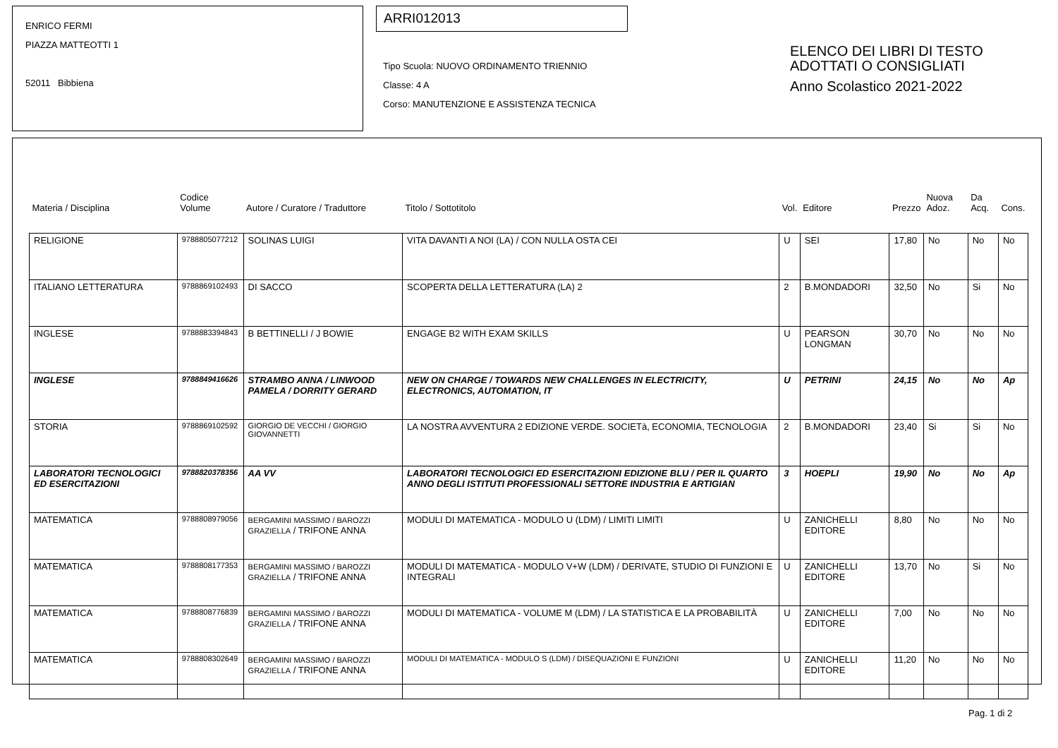ENRICO FERMI
PIAZZA MATTEOTTI 1
52011 Bibbiena
ARRI012013
Tipo Scuola: NUOVO ORDINAMENTO TRIENNIO
Classe: 4 A
Corso: MANUTENZIONE E ASSISTENZA TECNICA
ELENCO DEI LIBRI DI TESTO
ADOTTATI O CONSIGLIATI
Anno Scolastico 2021-2022
| Materia / Disciplina | Codice Volume | Autore / Curatore / Traduttore | Titolo / Sottotitolo | Vol. | Editore | Prezzo | Nuova Adoz. | Da Acq. | Cons. |
| --- | --- | --- | --- | --- | --- | --- | --- | --- | --- |
| RELIGIONE | 9788805077212 | SOLINAS LUIGI | VITA DAVANTI A NOI (LA) / CON NULLA OSTA CEI | U | SEI | 17,80 | No | No | No |
| ITALIANO LETTERATURA | 9788869102493 | DI SACCO | SCOPERTA DELLA LETTERATURA (LA) 2 | 2 | B.MONDADORI | 32,50 | No | Si | No |
| INGLESE | 9788883394843 | B BETTINELLI / J BOWIE | ENGAGE B2 WITH EXAM SKILLS | U | PEARSON LONGMAN | 30,70 | No | No | No |
| INGLESE | 9788849416626 | STRAMBO ANNA / LINWOOD PAMELA / DORRITY GERARD | NEW ON CHARGE / TOWARDS NEW CHALLENGES IN ELECTRICITY, ELECTRONICS, AUTOMATION, IT | U | PETRINI | 24,15 | No | No | Ap |
| STORIA | 9788869102592 | GIORGIO DE VECCHI / GIORGIO GIOVANNETTI | LA NOSTRA AVVENTURA 2 EDIZIONE VERDE. SOCIETà, ECONOMIA, TECNOLOGIA | 2 | B.MONDADORI | 23,40 | Si | Si | No |
| LABORATORI TECNOLOGICI ED ESERCITAZIONI | 9788820378356 | AA VV | LABORATORI TECNOLOGICI ED ESERCITAZIONI EDIZIONE BLU / PER IL QUARTO ANNO DEGLI ISTITUTI PROFESSIONALI SETTORE INDUSTRIA E ARTIGIAN | 3 | HOEPLI | 19,90 | No | No | Ap |
| MATEMATICA | 9788808979056 | BERGAMINI MASSIMO / BAROZZI GRAZIELLA / TRIFONE ANNA | MODULI DI MATEMATICA - MODULO U (LDM) / LIMITI LIMITI | U | ZANICHELLI EDITORE | 8,80 | No | No | No |
| MATEMATICA | 9788808177353 | BERGAMINI MASSIMO / BAROZZI GRAZIELLA / TRIFONE ANNA | MODULI DI MATEMATICA - MODULO V+W (LDM) / DERIVATE, STUDIO DI FUNZIONI E INTEGRALI | U | ZANICHELLI EDITORE | 13,70 | No | Si | No |
| MATEMATICA | 9788808776839 | BERGAMINI MASSIMO / BAROZZI GRAZIELLA / TRIFONE ANNA | MODULI DI MATEMATICA - VOLUME M (LDM) / LA STATISTICA E LA PROBABILITÀ | U | ZANICHELLI EDITORE | 7,00 | No | No | No |
| MATEMATICA | 9788808302649 | BERGAMINI MASSIMO / BAROZZI GRAZIELLA / TRIFONE ANNA | MODULI DI MATEMATICA - MODULO S (LDM) / DISEQUAZIONI E FUNZIONI | U | ZANICHELLI EDITORE | 11,20 | No | No | No |
Pag. 1 di 2